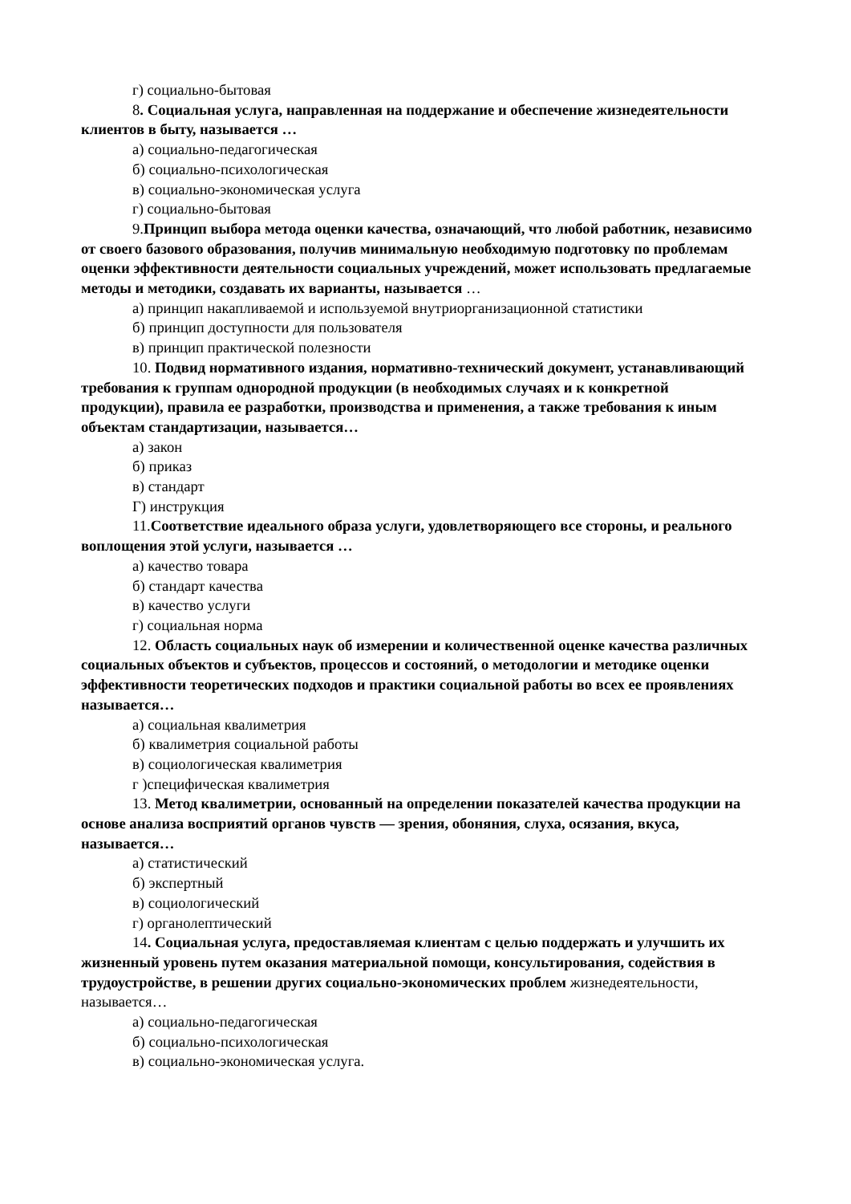г) социально-бытовая
8. Социальная услуга, направленная на поддержание и обеспечение жизнедеятельности клиентов в быту, называется …
а) социально-педагогическая
б) социально-психологическая
в) социально-экономическая услуга
г) социально-бытовая
9.Принцип выбора метода оценки качества, означающий, что любой работник, независимо от своего базового образования, получив минимальную необходимую подготовку по проблемам оценки эффективности деятельности социальных учреждений, может использовать предлагаемые методы и методики, создавать их варианты, называется …
а) принцип накапливаемой и используемой внутриорганизационной статистики
б) принцип доступности для пользователя
в) принцип практической полезности
10. Подвид нормативного издания, нормативно-технический документ, устанавливающий требования к группам однородной продукции (в необходимых случаях и к конкретной продукции), правила ее разработки, производства и применения, а также требования к иным объектам стандартизации, называется…
а) закон
б) приказ
в) стандарт
Г) инструкция
11.Соответствие идеального образа услуги, удовлетворяющего все стороны, и реального воплощения этой услуги, называется …
а) качество товара
б) стандарт качества
в) качество услуги
г) социальная норма
12. Область социальных наук об измерении и количественной оценке качества различных социальных объектов и субъектов, процессов и состояний, о методологии и методике оценки эффективности теоретических подходов и практики социальной работы во всех ее проявлениях называется…
а) социальная квалиметрия
б) квалиметрия социальной работы
в) социологическая квалиметрия
г )специфическая квалиметрия
13. Метод квалиметрии, основанный на определении показателей качества продукции на основе анализа восприятий органов чувств — зрения, обоняния, слуха, осязания, вкуса, называется…
а) статистический
б) экспертный
в) социологический
г) органолептический
14. Социальная услуга, предоставляемая клиентам с целью поддержать и улучшить их жизненный уровень путем оказания материальной помощи, консультирования, содействия в трудоустройстве, в решении других социально-экономических проблем жизнедеятельности, называется…
а) социально-педагогическая
б) социально-психологическая
в) социально-экономическая услуга.